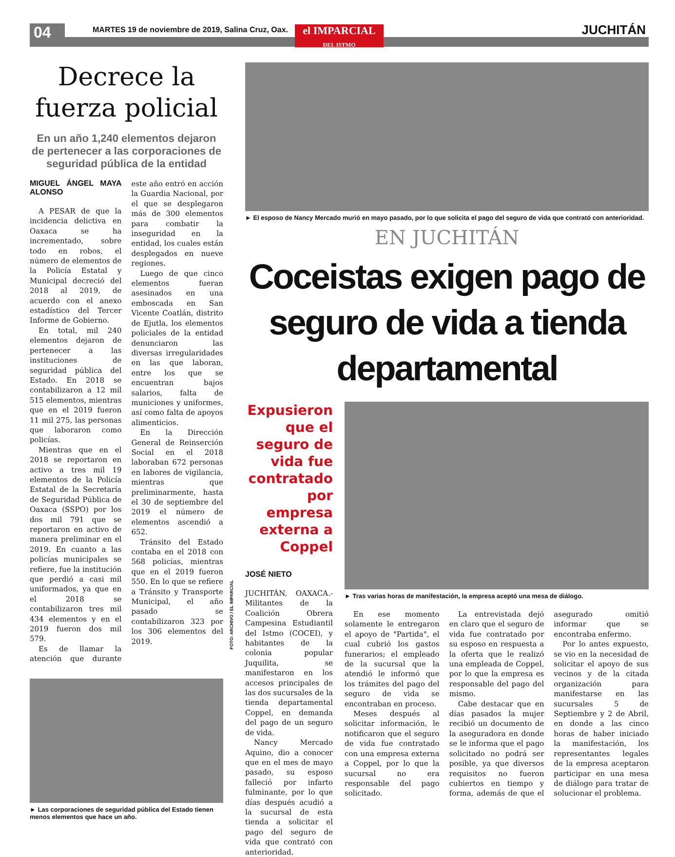04
MARTES 19 de noviembre de 2019, Salina Cruz, Oax.
el IMPARCIAL
DEL ISTMO
JUCHITÁN
Decrece la fuerza policial
En un año 1,240 elementos dejaron de pertenecer a las corporaciones de seguridad pública de la entidad
MIGUEL ÁNGEL MAYA ALONSO
A PESAR de que la incidencia delictiva en Oaxaca se ha incrementado, sobre todo en robos, el número de elementos de la Policía Estatal y Municipal decreció del 2018 al 2019, de acuerdo con el anexo estadístico del Tercer Informe de Gobierno.
En total, mil 240 elementos dejaron de pertenecer a las instituciones de seguridad pública del Estado. En 2018 se contabilizaron a 12 mil 515 elementos, mientras que en el 2019 fueron 11 mil 275, las personas que laboraron como policías.
Mientras que en el 2018 se reportaron en activo a tres mil 19 elementos de la Policía Estatal de la Secretaría de Seguridad Pública de Oaxaca (SSPO) por los dos mil 791 que se reportaron en activo de manera preliminar en el 2019. En cuanto a las policías municipales se refiere, fue la institución que perdió a casi mil uniformados, ya que en el 2018 se contabilizaron tres mil 434 elementos y en el 2019 fueron dos mil 579.
Es de llamar la atención que durante este año entró en acción la Guardia Nacional, por el que se desplegaron más de 300 elementos para combatir la inseguridad en la entidad, los cuales están desplegados en nueve regiones.
Luego de que cinco elementos fueran asesinados en una emboscada en San Vicente Coatlán, distrito de Ejutla, los elementos policiales de la entidad denunciaron las diversas irregularidades en las que laboran, entre los que se encuentran bajos salarios, falta de municiones y uniformes, así como falta de apoyos alimenticios.
En la Dirección General de Reinserción Social en el 2018 laboraban 672 personas en labores de vigilancia, mientras que preliminarmente, hasta el 30 de septiembre del 2019 el número de elementos ascendió a 652.
Tránsito del Estado contaba en el 2018 con 568 policías, mientras que en el 2019 fueron 550. En lo que se refiere a Tránsito y Transporte Municipal, el año pasado se contabilizaron 323 por los 306 elementos del 2019.
► Las corporaciones de seguridad pública del Estado tienen menos elementos que hace un año.
FOTO: ARCHIVO / EL IMPARCIAL
► El esposo de Nancy Mercado murió en mayo pasado, por lo que solicita el pago del seguro de vida que contrató con anterioridad.
EN JUCHITÁN
Coceistas exigen pago de seguro de vida a tienda departamental
Expusieron que el seguro de vida fue contratado por empresa externa a Coppel
JOSÉ NIETO
JUCHITÁN, OAXACA.- Militantes de la Coalición Obrera Campesina Estudiantil del Istmo (COCEI), y habitantes de la colonia popular Juquilita, se manifestaron en los accesos principales de las dos sucursales de la tienda departamental Coppel, en demanda del pago de un seguro de vida.
Nancy Mercado Aquino, dio a conocer que en el mes de mayo pasado, su esposo falleció por infarto fulminante, por lo que días después acudió a la sucursal de esta tienda a solicitar el pago del seguro de vida que contrató con anterioridad.
► Tras varias horas de manifestación, la empresa aceptó una mesa de diálogo.
En ese momento solamente le entregaron el apoyo de "Partida", el cual cubrió los gastos funerarios; el empleado de la sucursal que la atendió le informó que los trámites del pago del seguro de vida se encontraban en proceso.
Meses después al solicitar información, le notificaron que el seguro de vida fue contratado con una empresa externa a Coppel, por lo que la sucursal no era responsable del pago solicitado.
La entrevistada dejó en claro que el seguro de vida fue contratado por su esposo en respuesta a la oferta que le realizó una empleada de Coppel, por lo que la empresa es responsable del pago del mismo.
Cabe destacar que en días pasados la mujer recibió un documento de la aseguradora en donde se le informa que el pago solicitado no podrá ser posible, ya que diversos requisitos no fueron cubiertos en tiempo y forma, además de que el asegurado omitió informar que se encontraba enfermo.
Por lo antes expuesto, se vio en la necesidad de solicitar el apoyo de sus vecinos y de la citada organización para manifestarse en las sucursales 5 de Septiembre y 2 de Abril, en donde a las cinco horas de haber iniciado la manifestación, los representantes legales de la empresa aceptaron participar en una mesa de diálogo para tratar de solucionar el problema.